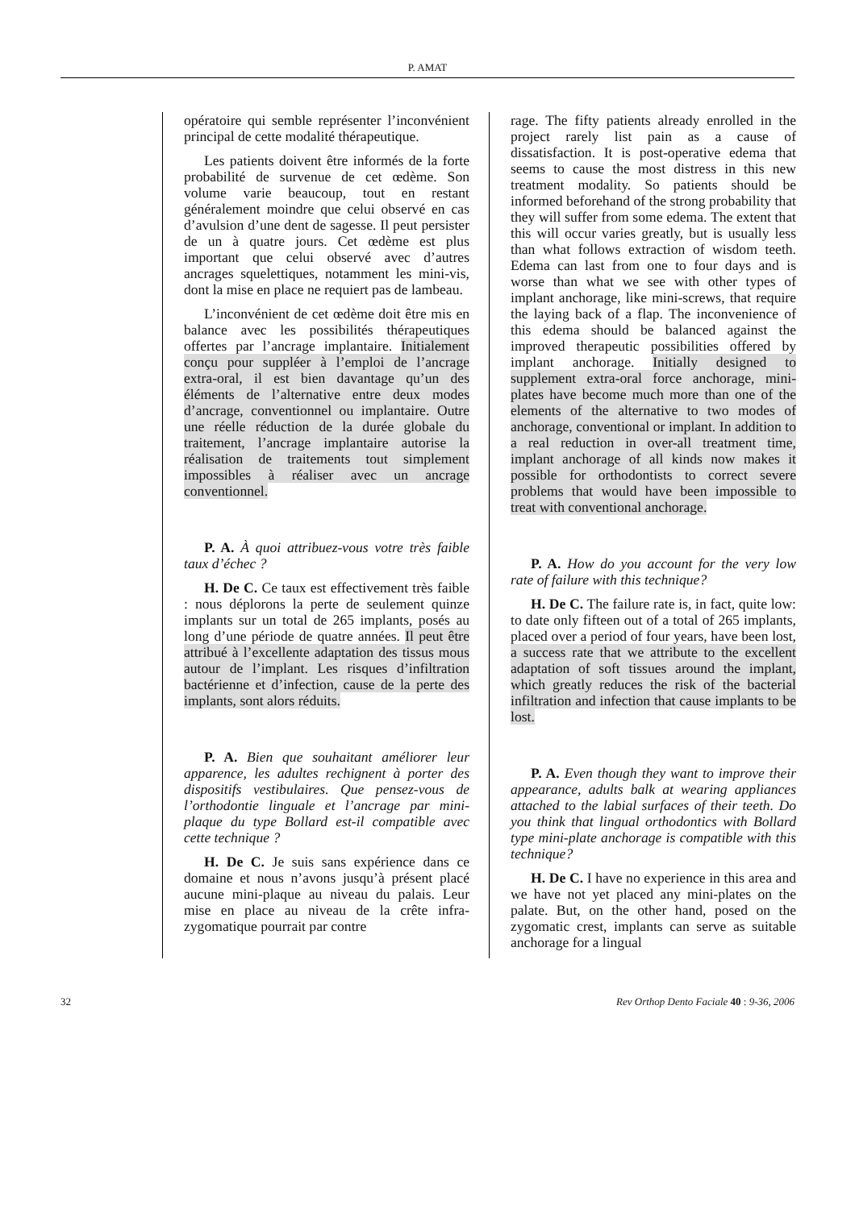P. AMAT
opératoire qui semble représenter l’inconvénient principal de cette modalité thérapeutique.
Les patients doivent être informés de la forte probabilité de survenue de cet œdème. Son volume varie beaucoup, tout en restant généralement moindre que celui observé en cas d’avulsion d’une dent de sagesse. Il peut persister de un à quatre jours. Cet œdème est plus important que celui observé avec d’autres ancrages squelettiques, notamment les mini-vis, dont la mise en place ne requiert pas de lambeau.
L’inconvénient de cet œdème doit être mis en balance avec les possibilités thérapeutiques offertes par l’ancrage implantaire. Initialement conçu pour suppléer à l’emploi de l’ancrage extra-oral, il est bien davantage qu’un des éléments de l’alternative entre deux modes d’ancrage, conventionnel ou implantaire. Outre une réelle réduction de la durée globale du traitement, l’ancrage implantaire autorise la réalisation de traitements tout simplement impossibles à réaliser avec un ancrage conventionnel.
P. A. À quoi attribuez-vous votre très faible taux d’échec ?
H. De C. Ce taux est effectivement très faible : nous déplorons la perte de seulement quinze implants sur un total de 265 implants, posés au long d’une période de quatre années. Il peut être attribué à l’excellente adaptation des tissus mous autour de l’implant. Les risques d’infiltration bactérienne et d’infection, cause de la perte des implants, sont alors réduits.
P. A. Bien que souhaitant améliorer leur apparence, les adultes rechignent à porter des dispositifs vestibulaires. Que pensez-vous de l’orthodontie linguale et l’ancrage par mini-plaque du type Bollard est-il compatible avec cette technique ?
H. De C. Je suis sans expérience dans ce domaine et nous n’avons jusqu’à présent placé aucune mini-plaque au niveau du palais. Leur mise en place au niveau de la crête infra-zygomatique pourrait par contre
rage. The fifty patients already enrolled in the project rarely list pain as a cause of dissatisfaction. It is post-operative edema that seems to cause the most distress in this new treatment modality. So patients should be informed beforehand of the strong probability that they will suffer from some edema. The extent that this will occur varies greatly, but is usually less than what follows extraction of wisdom teeth. Edema can last from one to four days and is worse than what we see with other types of implant anchorage, like mini-screws, that require the laying back of a flap. The inconvenience of this edema should be balanced against the improved therapeutic possibilities offered by implant anchorage. Initially designed to supplement extra-oral force anchorage, mini-plates have become much more than one of the elements of the alternative to two modes of anchorage, conventional or implant. In addition to a real reduction in over-all treatment time, implant anchorage of all kinds now makes it possible for orthodontists to correct severe problems that would have been impossible to treat with conventional anchorage.
P. A. How do you account for the very low rate of failure with this technique?
H. De C. The failure rate is, in fact, quite low: to date only fifteen out of a total of 265 implants, placed over a period of four years, have been lost, a success rate that we attribute to the excellent adaptation of soft tissues around the implant, which greatly reduces the risk of the bacterial infiltration and infection that cause implants to be lost.
P. A. Even though they want to improve their appearance, adults balk at wearing appliances attached to the labial surfaces of their teeth. Do you think that lingual orthodontics with Bollard type mini-plate anchorage is compatible with this technique?
H. De C. I have no experience in this area and we have not yet placed any mini-plates on the palate. But, on the other hand, posed on the zygomatic crest, implants can serve as suitable anchorage for a lingual
32 Rev Orthop Dento Faciale 40 : 9-36, 2006